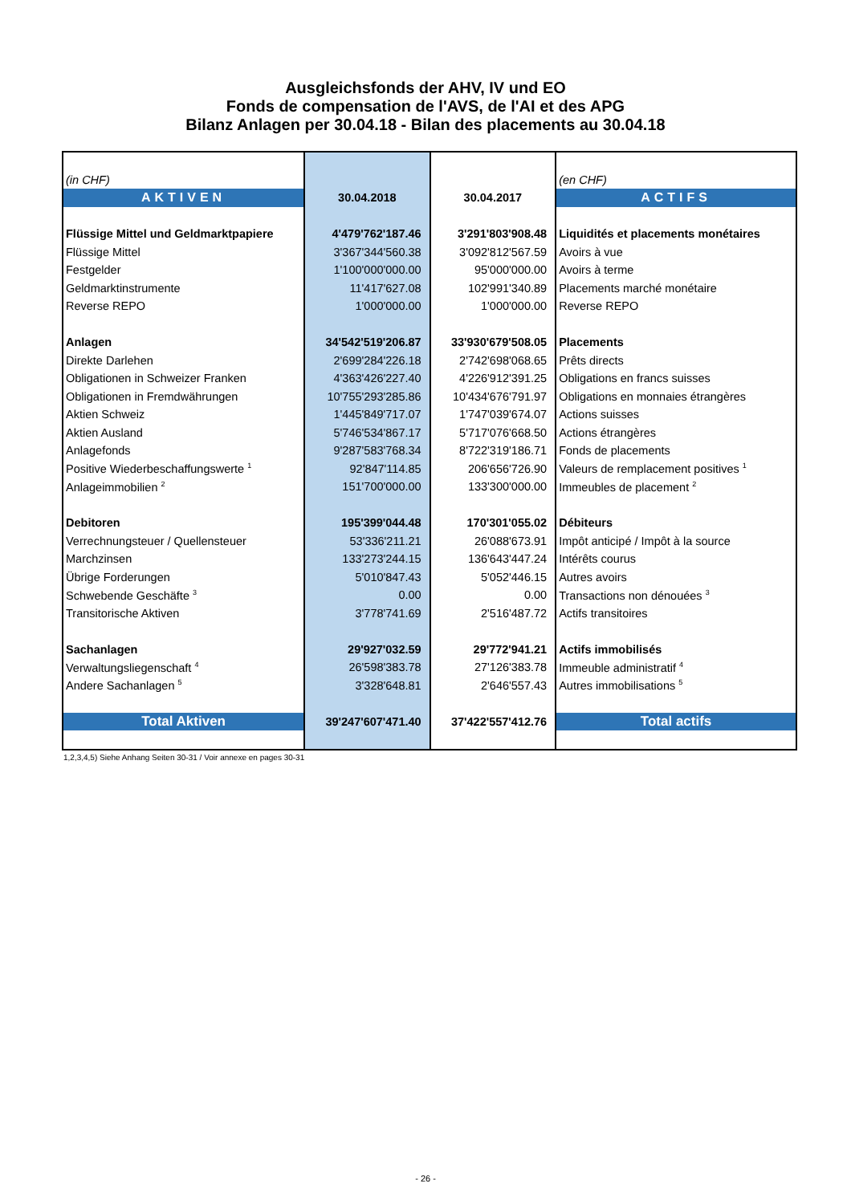Ausgleichsfonds der AHV, IV und EO
Fonds de compensation de l'AVS, de l'AI et des APG
Bilanz Anlagen per 30.04.18 - Bilan des placements au 30.04.18
| (in CHF) | | | (en CHF) |
| AKTIVEN | 30.04.2018 | 30.04.2017 | ACTIFS |
| Flüssige Mittel und Geldmarktpapiere | 4'479'762'187.46 | 3'291'803'908.48 | Liquidités et placements monétaires |
| Flüssige Mittel | 3'367'344'560.38 | 3'092'812'567.59 | Avoirs à vue |
| Festgelder | 1'100'000'000.00 | 95'000'000.00 | Avoirs à terme |
| Geldmarktinstrumente | 11'417'627.08 | 102'991'340.89 | Placements marché monétaire |
| Reverse REPO | 1'000'000.00 | 1'000'000.00 | Reverse REPO |
| Anlagen | 34'542'519'206.87 | 33'930'679'508.05 | Placements |
| Direkte Darlehen | 2'699'284'226.18 | 2'742'698'068.65 | Prêts directs |
| Obligationen in Schweizer Franken | 4'363'426'227.40 | 4'226'912'391.25 | Obligations en francs suisses |
| Obligationen in Fremdwährungen | 10'755'293'285.86 | 10'434'676'791.97 | Obligations en monnaies étrangères |
| Aktien Schweiz | 1'445'849'717.07 | 1'747'039'674.07 | Actions suisses |
| Aktien Ausland | 5'746'534'867.17 | 5'717'076'668.50 | Actions étrangères |
| Anlagefonds | 9'287'583'768.34 | 8'722'319'186.71 | Fonds de placements |
| Positive Wiederbeschaffungswerte <sup>1</sup> | 92'847'114.85 | 206'656'726.90 | Valeurs de remplacement positives <sup>1</sup> |
| Anlageimmobilien <sup>2</sup> | 151'700'000.00 | 133'300'000.00 | Immeubles de placement <sup>2</sup> |
| Debitoren | 195'399'044.48 | 170'301'055.02 | Débiteurs |
| Verrechnungsteuer / Quellensteuer | 53'336'211.21 | 26'088'673.91 | Impôt anticipé / Impôt à la source |
| Marchzinsen | 133'273'244.15 | 136'643'447.24 | Intérêts courus |
| Übrige Forderungen | 5'010'847.43 | 5'052'446.15 | Autres avoirs |
| Schwebende Geschäfte <sup>3</sup> | 0.00 | 0.00 | Transactions non dénouées <sup>3</sup> |
| Transitorische Aktiven | 3'778'741.69 | 2'516'487.72 | Actifs transitoires |
| Sachanlagen | 29'927'032.59 | 29'772'941.21 | Actifs immobilisés |
| Verwaltungsliegenschaft <sup>4</sup> | 26'598'383.78 | 27'126'383.78 | Immeuble administratif <sup>4</sup> |
| Andere Sachanlagen <sup>5</sup> | 3'328'648.81 | 2'646'557.43 | Autres immobilisations <sup>5</sup> |
| Total Aktiven | 39'247'607'471.40 | 37'422'557'412.76 | Total actifs |
1,2,3,4,5) Siehe Anhang Seiten 30-31 / Voir annexe en pages 30-31
- 26 -